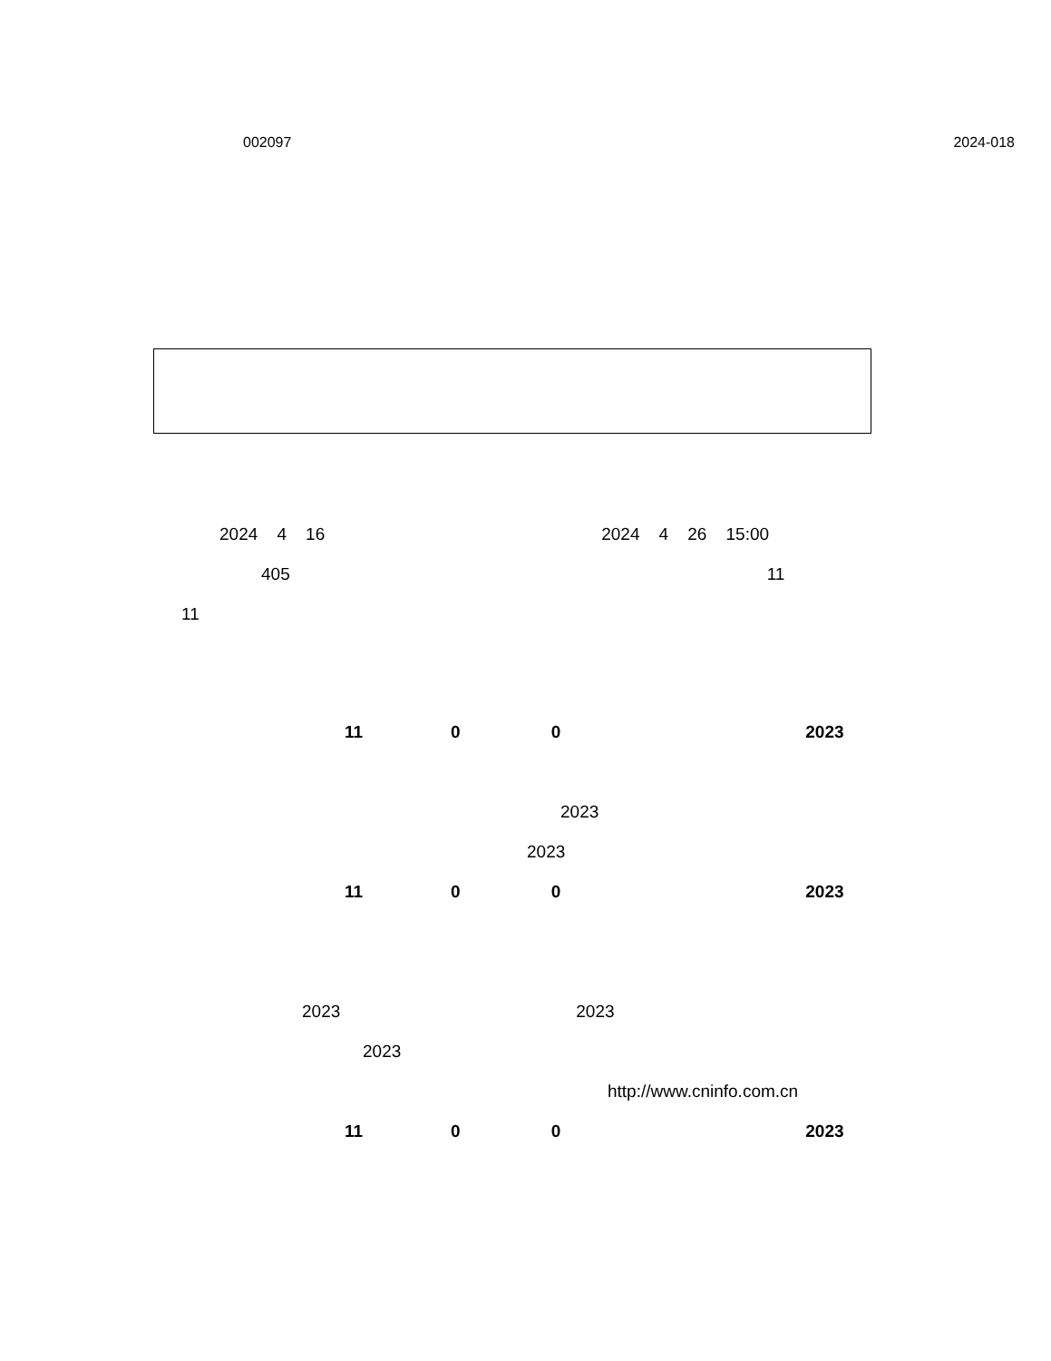002097 2024-018
2024 4 16 2024 4 26 15:00
405 11
11
11 0 0 2023
2023
2023
11 0 0 2023
2023 2023
2023
http://www.cninfo.com.cn
11 0 0 2023